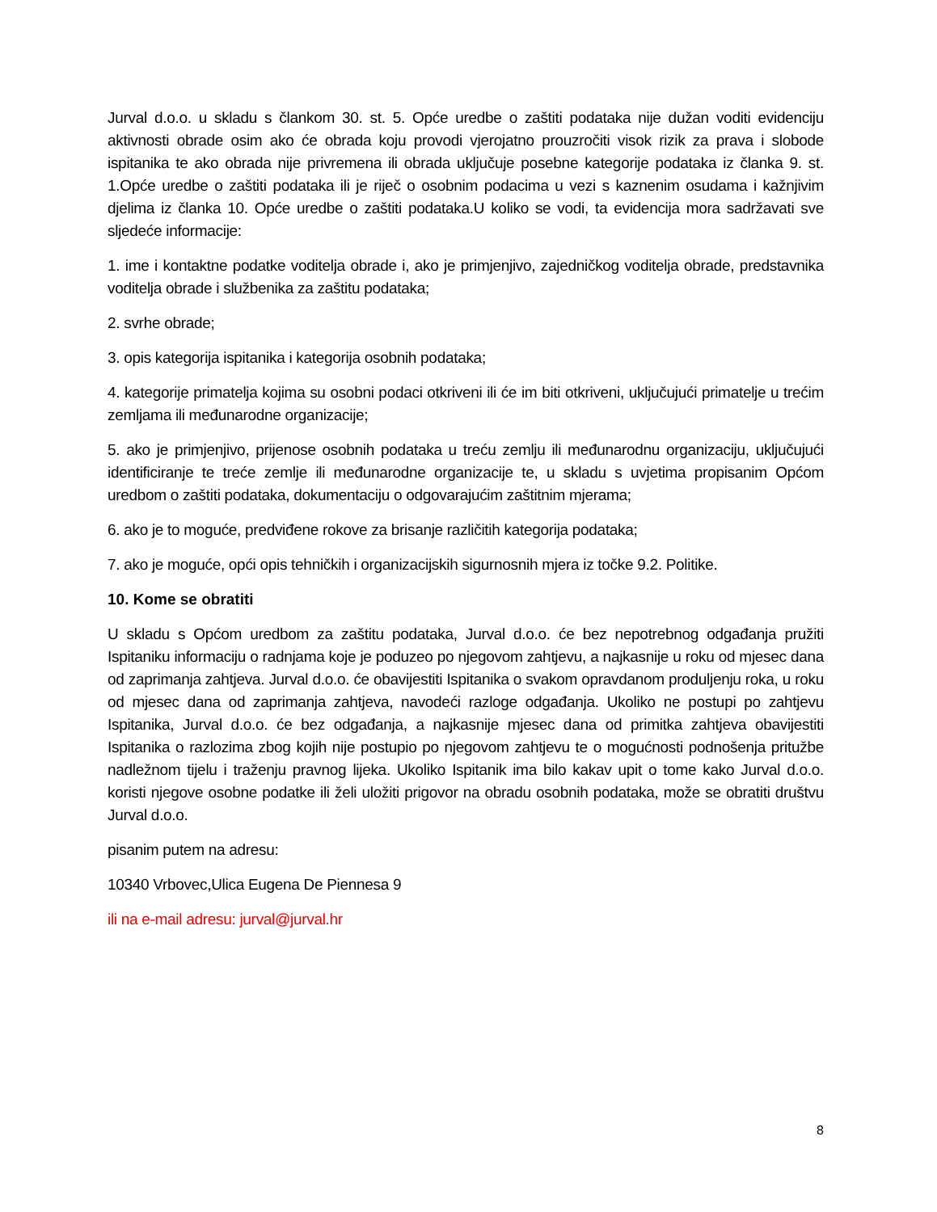Jurval d.o.o. u skladu s člankom 30. st. 5. Opće uredbe o zaštiti podataka nije dužan voditi evidenciju aktivnosti obrade osim ako će obrada koju provodi vjerojatno prouzročiti visok rizik za prava i slobode ispitanika te ako obrada nije privremena ili obrada uključuje posebne kategorije podataka iz članka 9. st. 1.Opće uredbe o zaštiti podataka ili je riječ o osobnim podacima u vezi s kaznenim osudama i kažnjivim djelima iz članka 10. Opće uredbe o zaštiti podataka.U koliko se vodi, ta evidencija mora sadržavati sve sljedeće informacije:
1. ime i kontaktne podatke voditelja obrade i, ako je primjenjivo, zajedničkog voditelja obrade, predstavnika voditelja obrade i službenika za zaštitu podataka;
2. svrhe obrade;
3. opis kategorija ispitanika i kategorija osobnih podataka;
4. kategorije primatelja kojima su osobni podaci otkriveni ili će im biti otkriveni, uključujući primatelje u trećim zemljama ili međunarodne organizacije;
5. ako je primjenjivo, prijenose osobnih podataka u treću zemlju ili međunarodnu organizaciju, uključujući identificiranje te treće zemlje ili međunarodne organizacije te, u skladu s uvjetima propisanim Općom uredbom o zaštiti podataka, dokumentaciju o odgovarajućim zaštitnim mjerama;
6. ako je to moguće, predviđene rokove za brisanje različitih kategorija podataka;
7. ako je moguće, opći opis tehničkih i organizacijskih sigurnosnih mjera iz točke 9.2. Politike.
10. Kome se obratiti
U skladu s Općom uredbom za zaštitu podataka, Jurval d.o.o. će bez nepotrebnog odgađanja pružiti Ispitaniku informaciju o radnjama koje je poduzeo po njegovom zahtjevu, a najkasnije u roku od mjesec dana od zaprimanja zahtjeva. Jurval d.o.o. će obavijestiti Ispitanika o svakom opravdanom produljenju roka, u roku od mjesec dana od zaprimanja zahtjeva, navodeći razloge odgađanja. Ukoliko ne postupi po zahtjevu Ispitanika, Jurval d.o.o. će bez odgađanja, a najkasnije mjesec dana od primitka zahtjeva obavijestiti Ispitanika o razlozima zbog kojih nije postupio po njegovom zahtjevu te o mogućnosti podnošenja pritužbe nadležnom tijelu i traženju pravnog lijeka. Ukoliko Ispitanik ima bilo kakav upit o tome kako Jurval d.o.o. koristi njegove osobne podatke ili želi uložiti prigovor na obradu osobnih podataka, može se obratiti društvu Jurval d.o.o.
pisanim putem na adresu:
10340 Vrbovec,Ulica Eugena De Piennesa 9
ili na e-mail adresu: jurval@jurval.hr
8